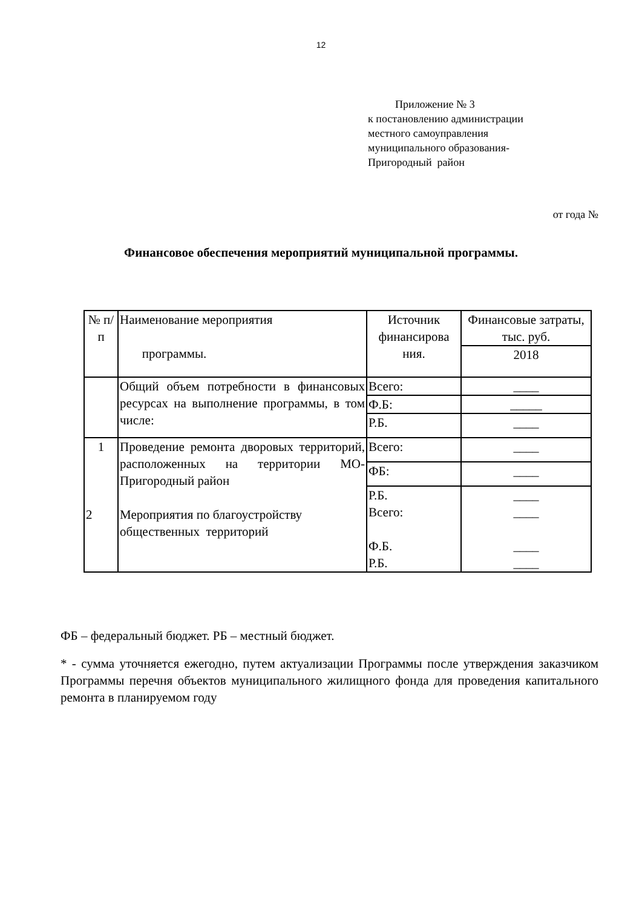12
Приложение № 3
к постановлению администрации
местного самоуправления
муниципального образования-
Пригородный район
от года №
Финансовое обеспечения мероприятий муниципальной программы.
| № п/п | Наименование мероприятия программы. | Источник финансирова ния. | Финансовые затраты, тыс. руб. |
| --- | --- | --- | --- |
| | | | 2018 |
| | Общий объем потребности в финансовых ресурсах на выполнение программы, в том числе: | Всего: | ____ |
| | | Ф.Б: | _____ |
| | | Р.Б. | ____ |
| 1 2 | Проведение ремонта дворовых территорий, расположенных на территории МО- Пригородный район Мероприятия по благоустройству общественных территорий | Всего: | ____ |
| | | ФБ: | ____ |
| | | Р.Б. Всего: Ф.Б. Р.Б. | ____ ____ ____ ____ |
ФБ – федеральный бюджет. РБ – местный бюджет.
* - сумма уточняется ежегодно, путем актуализации Программы после утверждения заказчиком Программы перечня объектов муниципального жилищного фонда для проведения капитального ремонта в планируемом году